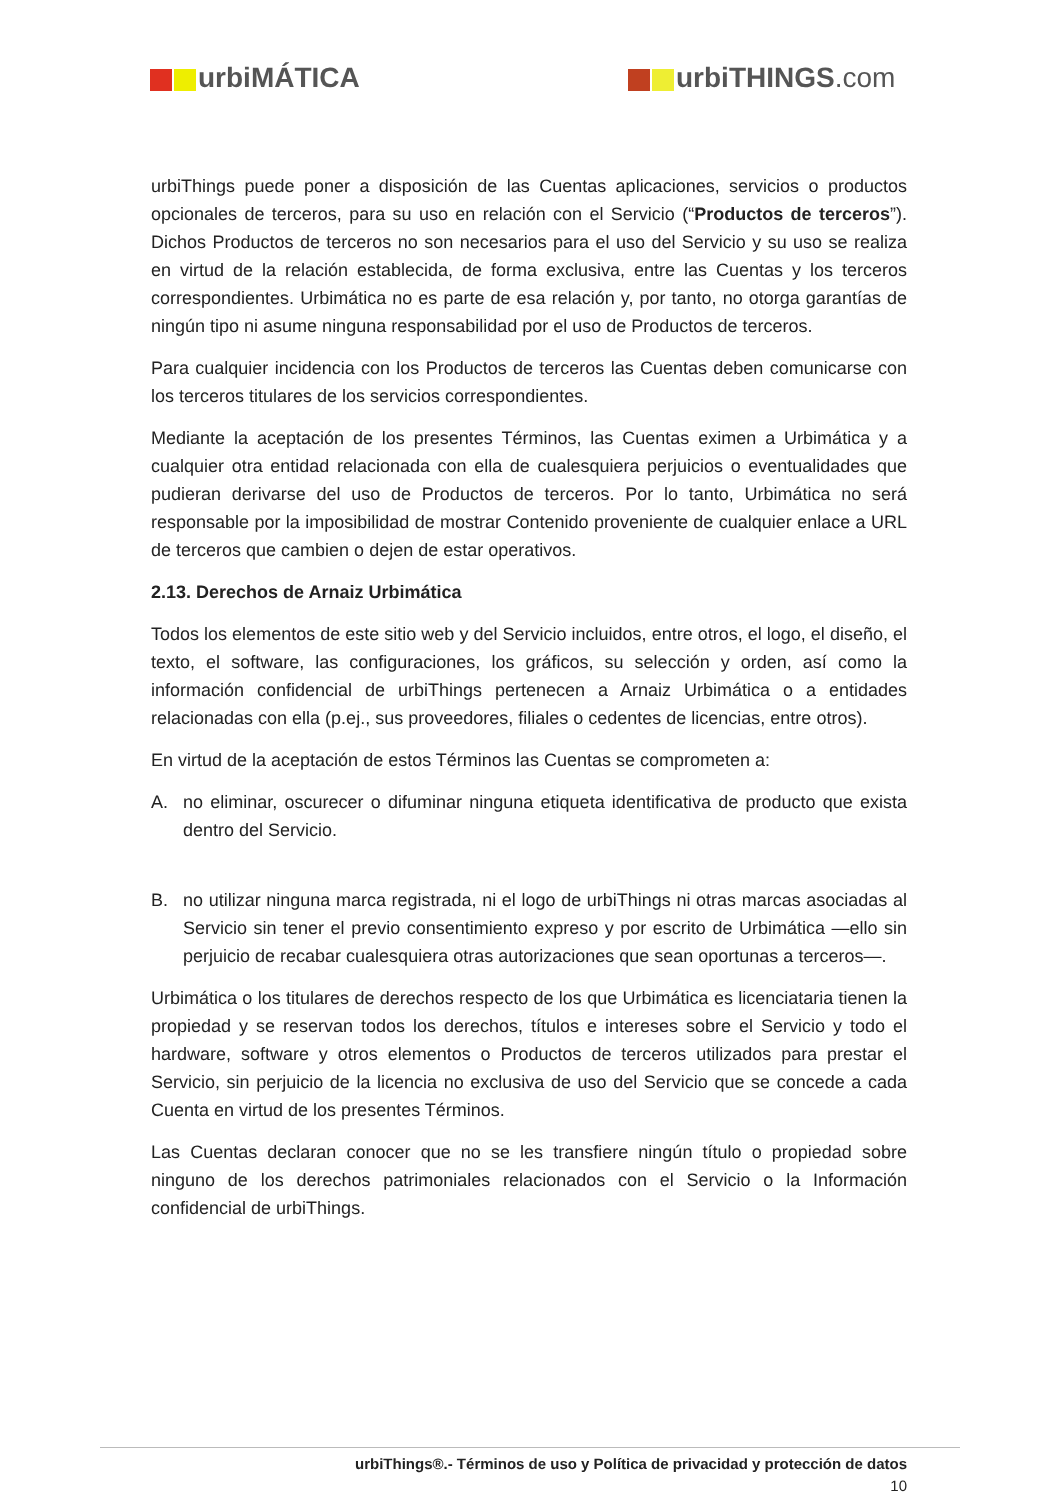urbiMÁTICA urbiTHINGS.com
urbiThings puede poner a disposición de las Cuentas aplicaciones, servicios o productos opcionales de terceros, para su uso en relación con el Servicio (“Productos de terceros”). Dichos Productos de terceros no son necesarios para el uso del Servicio y su uso se realiza en virtud de la relación establecida, de forma exclusiva, entre las Cuentas y los terceros correspondientes. Urbimática no es parte de esa relación y, por tanto, no otorga garantías de ningún tipo ni asume ninguna responsabilidad por el uso de Productos de terceros.
Para cualquier incidencia con los Productos de terceros las Cuentas deben comunicarse con los terceros titulares de los servicios correspondientes.
Mediante la aceptación de los presentes Términos, las Cuentas eximen a Urbimática y a cualquier otra entidad relacionada con ella de cualesquiera perjuicios o eventualidades que pudieran derivarse del uso de Productos de terceros. Por lo tanto, Urbimática no será responsable por la imposibilidad de mostrar Contenido proveniente de cualquier enlace a URL de terceros que cambien o dejen de estar operativos.
2.13. Derechos de Arnaiz Urbimática
Todos los elementos de este sitio web y del Servicio incluidos, entre otros, el logo, el diseño, el texto, el software, las configuraciones, los gráficos, su selección y orden, así como la información confidencial de urbiThings pertenecen a Arnaiz Urbimática o a entidades relacionadas con ella (p.ej., sus proveedores, filiales o cedentes de licencias, entre otros).
En virtud de la aceptación de estos Términos las Cuentas se comprometen a:
A. no eliminar, oscurecer o difuminar ninguna etiqueta identificativa de producto que exista dentro del Servicio.
B. no utilizar ninguna marca registrada, ni el logo de urbiThings ni otras marcas asociadas al Servicio sin tener el previo consentimiento expreso y por escrito de Urbimática —ello sin perjuicio de recabar cualesquiera otras autorizaciones que sean oportunas a terceros—.
Urbimática o los titulares de derechos respecto de los que Urbimática es licenciataria tienen la propiedad y se reservan todos los derechos, títulos e intereses sobre el Servicio y todo el hardware, software y otros elementos o Productos de terceros utilizados para prestar el Servicio, sin perjuicio de la licencia no exclusiva de uso del Servicio que se concede a cada Cuenta en virtud de los presentes Términos.
Las Cuentas declaran conocer que no se les transfiere ningún título o propiedad sobre ninguno de los derechos patrimoniales relacionados con el Servicio o la Información confidencial de urbiThings.
urbiThings®.- Términos de uso y Política de privacidad y protección de datos
10